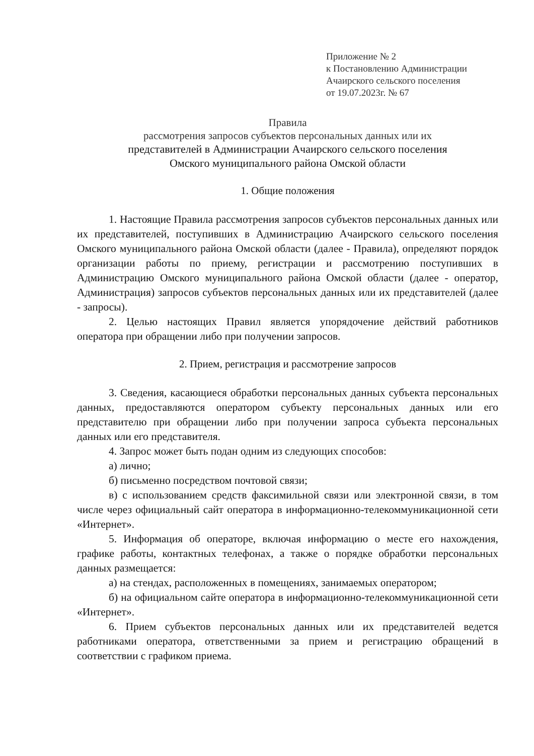Приложение № 2
к Постановлению Администрации
Ачаирского сельского поселения
от 19.07.2023г. № 67
Правила
рассмотрения запросов субъектов персональных данных или их
представителей в Администрации Ачаирского сельского поселения
Омского муниципального района Омской области
1. Общие положения
1. Настоящие Правила рассмотрения запросов субъектов персональных данных или их представителей, поступивших в Администрацию Ачаирского сельского поселения Омского муниципального района Омской области (далее - Правила), определяют порядок организации работы по приему, регистрации и рассмотрению поступивших в Администрацию Омского муниципального района Омской области (далее - оператор, Администрация) запросов субъектов персональных данных или их представителей (далее - запросы).
2. Целью настоящих Правил является упорядочение действий работников оператора при обращении либо при получении запросов.
2. Прием, регистрация и рассмотрение запросов
3. Сведения, касающиеся обработки персональных данных субъекта персональных данных, предоставляются оператором субъекту персональных данных или его представителю при обращении либо при получении запроса субъекта персональных данных или его представителя.
4. Запрос может быть подан одним из следующих способов:
а) лично;
б) письменно посредством почтовой связи;
в) с использованием средств факсимильной связи или электронной связи, в том числе через официальный сайт оператора в информационно-телекоммуникационной сети «Интернет».
5. Информация об операторе, включая информацию о месте его нахождения, графике работы, контактных телефонах, а также о порядке обработки персональных данных размещается:
а) на стендах, расположенных в помещениях, занимаемых оператором;
б) на официальном сайте оператора в информационно-телекоммуникационной сети «Интернет».
6. Прием субъектов персональных данных или их представителей ведется работниками оператора, ответственными за прием и регистрацию обращений в соответствии с графиком приема.